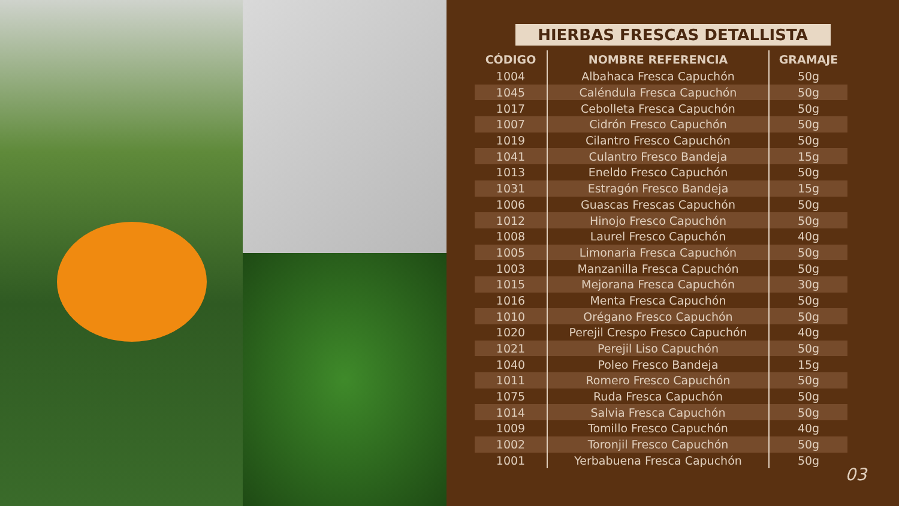HIERBAS FRESCAS DETALLISTA
| CÓDIGO | NOMBRE REFERENCIA | GRAMAJE |
| --- | --- | --- |
| 1004 | Albahaca Fresca Capuchón | 50g |
| 1045 | Caléndula Fresca Capuchón | 50g |
| 1017 | Cebolleta Fresca Capuchón | 50g |
| 1007 | Cidrón Fresco Capuchón | 50g |
| 1019 | Cilantro Fresco Capuchón | 50g |
| 1041 | Culantro Fresco Bandeja | 15g |
| 1013 | Eneldo Fresco Capuchón | 50g |
| 1031 | Estragón Fresco Bandeja | 15g |
| 1006 | Guascas Frescas Capuchón | 50g |
| 1012 | Hinojo Fresco Capuchón | 50g |
| 1008 | Laurel Fresco Capuchón | 40g |
| 1005 | Limonaria Fresca Capuchón | 50g |
| 1003 | Manzanilla Fresca Capuchón | 50g |
| 1015 | Mejorana Fresca Capuchón | 30g |
| 1016 | Menta Fresca Capuchón | 50g |
| 1010 | Orégano Fresco Capuchón | 50g |
| 1020 | Perejil Crespo Fresco Capuchón | 40g |
| 1021 | Perejil Liso Capuchón | 50g |
| 1040 | Poleo Fresco Bandeja | 15g |
| 1011 | Romero Fresco Capuchón | 50g |
| 1075 | Ruda Fresca Capuchón | 50g |
| 1014 | Salvia Fresca Capuchón | 50g |
| 1009 | Tomillo Fresco Capuchón | 40g |
| 1002 | Toronjil Fresco Capuchón | 50g |
| 1001 | Yerbabuena Fresca Capuchón | 50g |
03